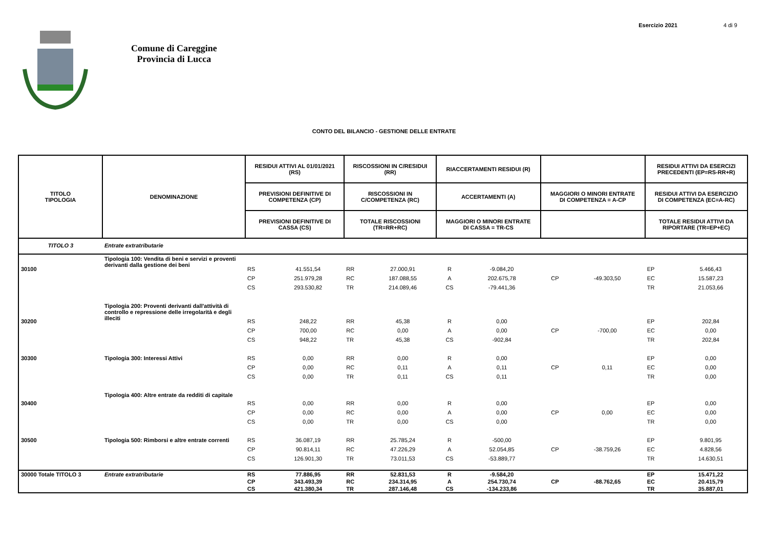Esercizio 2021 4 di 9
Comune di Careggine
Provincia di Lucca
CONTO DEL BILANCIO - GESTIONE DELLE ENTRATE
| TITOLO TIPOLOGIA | DENOMINAZIONE | RESIDUI ATTIVI AL 01/01/2021 (RS) | | RISCOSSIONI IN C/RESIDUI (RR) | | RIACCERTAMENTI RESIDUI (R) | | | | RESIDUI ATTIVI DA ESERCIZI PRECEDENTI (EP=RS-RR+R) | |
| --- | --- | --- | --- | --- | --- | --- | --- | --- | --- | --- | --- |
| | | PREVISIONI DEFINITIVE DI COMPETENZA (CP) | | RISCOSSIONI IN C/COMPETENZA (RC) | | ACCERTAMENTI (A) | | MAGGIORI O MINORI ENTRATE DI COMPETENZA = A-CP | | RESIDUI ATTIVI DA ESERCIZIO DI COMPETENZA (EC=A-RC) | |
| | | PREVISIONI DEFINITIVE DI CASSA (CS) | | TOTALE RISCOSSIONI (TR=RR+RC) | | MAGGIORI O MINORI ENTRATE DI CASSA = TR-CS | | | | TOTALE RESIDUI ATTIVI DA RIPORTARE (TR=EP+EC) | |
| TITOLO 3 | Entrate extratributarie | | | | | | | | | | |
| 30100 | Tipologia 100: Vendita di beni e servizi e proventi derivanti dalla gestione dei beni | RS | 41.551,54 | RR | 27.000,91 | R | -9.084,20 | | | EP | 5.466,43 |
| | | CP | 251.979,28 | RC | 187.088,55 | A | 202.675,78 | CP | -49.303,50 | EC | 15.587,23 |
| | | CS | 293.530,82 | TR | 214.089,46 | CS | -79.441,36 | | | TR | 21.053,66 |
| 30200 | Tipologia 200: Proventi derivanti dall'attività di controllo e repressione delle irregolarità e degli illeciti | RS | 248,22 | RR | 45,38 | R | 0,00 | | | EP | 202,84 |
| | | CP | 700,00 | RC | 0,00 | A | 0,00 | CP | -700,00 | EC | 0,00 |
| | | CS | 948,22 | TR | 45,38 | CS | -902,84 | | | TR | 202,84 |
| 30300 | Tipologia 300: Interessi Attivi | RS | 0,00 | RR | 0,00 | R | 0,00 | | | EP | 0,00 |
| | | CP | 0,00 | RC | 0,11 | A | 0,11 | CP | 0,11 | EC | 0,00 |
| | | CS | 0,00 | TR | 0,11 | CS | 0,11 | | | TR | 0,00 |
| 30400 | Tipologia 400: Altre entrate da redditi di capitale | RS | 0,00 | RR | 0,00 | R | 0,00 | | | EP | 0,00 |
| | | CP | 0,00 | RC | 0,00 | A | 0,00 | CP | 0,00 | EC | 0,00 |
| | | CS | 0,00 | TR | 0,00 | CS | 0,00 | | | TR | 0,00 |
| 30500 | Tipologia 500: Rimborsi e altre entrate correnti | RS | 36.087,19 | RR | 25.785,24 | R | -500,00 | | | EP | 9.801,95 |
| | | CP | 90.814,11 | RC | 47.226,29 | A | 52.054,85 | CP | -38.759,26 | EC | 4.828,56 |
| | | CS | 126.901,30 | TR | 73.011,53 | CS | -53.889,77 | | | TR | 14.630,51 |
| 30000 Totale TITOLO 3 | Entrate extratributarie | RS | 77.886,95 | RR | 52.831,53 | R | -9.584,20 | | | EP | 15.471,22 |
| | | CP | 343.493,39 | RC | 234.314,95 | A | 254.730,74 | CP | -88.762,65 | EC | 20.415,79 |
| | | CS | 421.380,34 | TR | 287.146,48 | CS | -134.233,86 | | | TR | 35.887,01 |